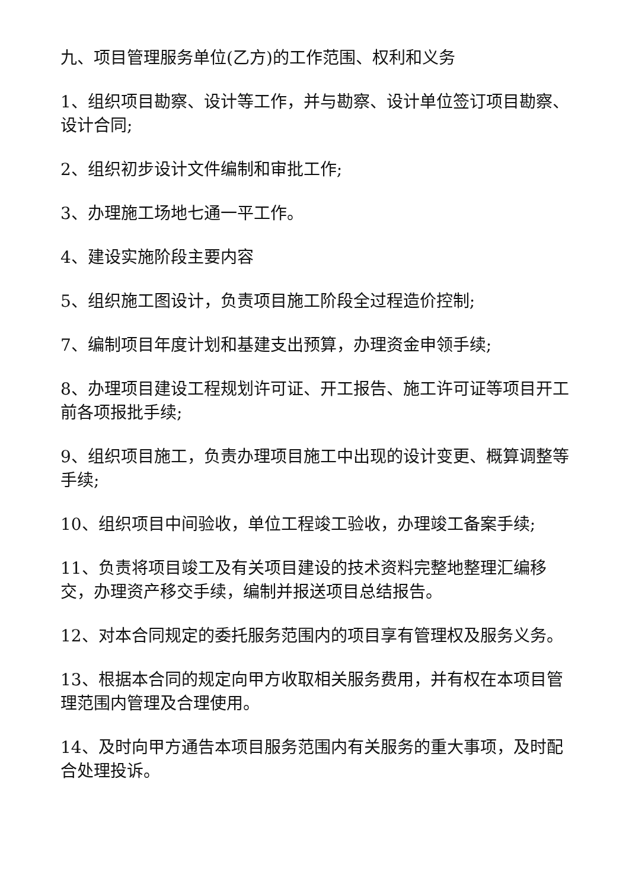九、项目管理服务单位(乙方)的工作范围、权利和义务
1、组织项目勘察、设计等工作，并与勘察、设计单位签订项目勘察、设计合同;
2、组织初步设计文件编制和审批工作;
3、办理施工场地七通一平工作。
4、建设实施阶段主要内容
5、组织施工图设计，负责项目施工阶段全过程造价控制;
7、编制项目年度计划和基建支出预算，办理资金申领手续;
8、办理项目建设工程规划许可证、开工报告、施工许可证等项目开工前各项报批手续;
9、组织项目施工，负责办理项目施工中出现的设计变更、概算调整等手续;
10、组织项目中间验收，单位工程竣工验收，办理竣工备案手续;
11、负责将项目竣工及有关项目建设的技术资料完整地整理汇编移交，办理资产移交手续，编制并报送项目总结报告。
12、对本合同规定的委托服务范围内的项目享有管理权及服务义务。
13、根据本合同的规定向甲方收取相关服务费用，并有权在本项目管理范围内管理及合理使用。
14、及时向甲方通告本项目服务范围内有关服务的重大事项，及时配合处理投诉。